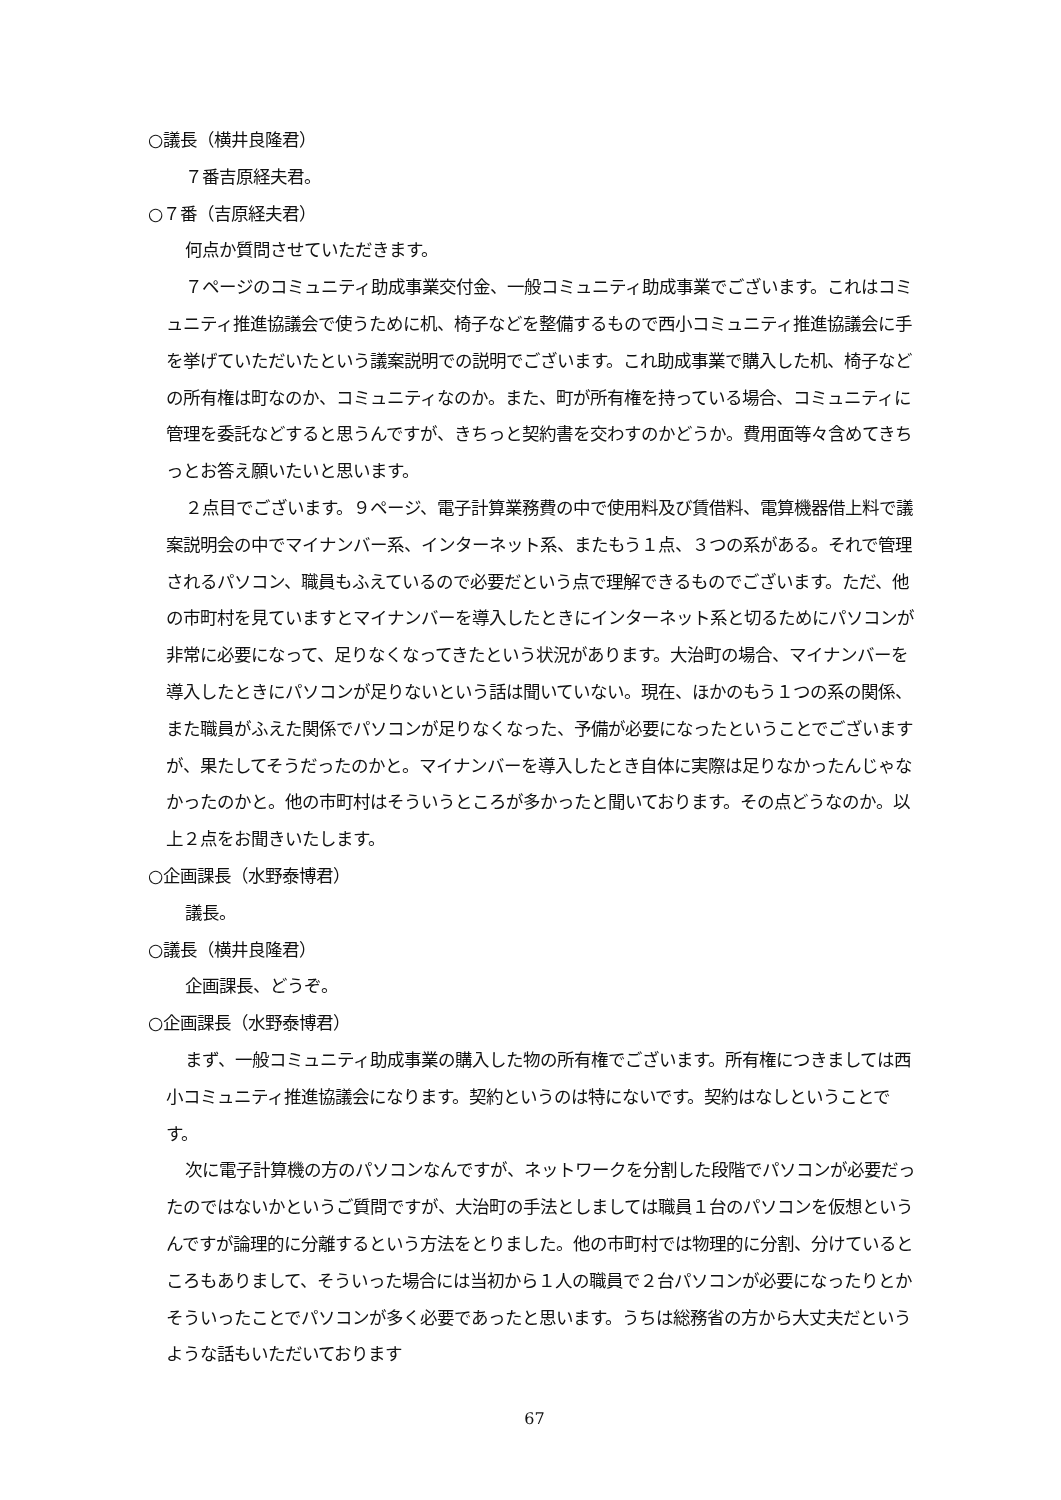○議長（横井良隆君）
７番吉原経夫君。
○７番（吉原経夫君）
何点か質問させていただきます。
７ページのコミュニティ助成事業交付金、一般コミュニティ助成事業でございます。これはコミュニティ推進協議会で使うために机、椅子などを整備するもので西小コミュニティ推進協議会に手を挙げていただいたという議案説明での説明でございます。これ助成事業で購入した机、椅子などの所有権は町なのか、コミュニティなのか。また、町が所有権を持っている場合、コミュニティに管理を委託などすると思うんですが、きちっと契約書を交わすのかどうか。費用面等々含めてきちっとお答え願いたいと思います。
２点目でございます。９ページ、電子計算業務費の中で使用料及び賃借料、電算機器借上料で議案説明会の中でマイナンバー系、インターネット系、またもう１点、３つの系がある。それで管理されるパソコン、職員もふえているので必要だという点で理解できるものでございます。ただ、他の市町村を見ていますとマイナンバーを導入したときにインターネット系と切るためにパソコンが非常に必要になって、足りなくなってきたという状況があります。大治町の場合、マイナンバーを導入したときにパソコンが足りないという話は聞いていない。現在、ほかのもう１つの系の関係、また職員がふえた関係でパソコンが足りなくなった、予備が必要になったということでございますが、果たしてそうだったのかと。マイナンバーを導入したとき自体に実際は足りなかったんじゃなかったのかと。他の市町村はそういうところが多かったと聞いております。その点どうなのか。以上２点をお聞きいたします。
○企画課長（水野泰博君）
議長。
○議長（横井良隆君）
企画課長、どうぞ。
○企画課長（水野泰博君）
まず、一般コミュニティ助成事業の購入した物の所有権でございます。所有権につきましては西小コミュニティ推進協議会になります。契約というのは特にないです。契約はなしということです。
次に電子計算機の方のパソコンなんですが、ネットワークを分割した段階でパソコンが必要だったのではないかというご質問ですが、大治町の手法としましては職員１台のパソコンを仮想というんですが論理的に分離するという方法をとりました。他の市町村では物理的に分割、分けているところもありまして、そういった場合には当初から１人の職員で２台パソコンが必要になったりとかそういったことでパソコンが多く必要であったと思います。うちは総務省の方から大丈夫だというような話もいただいております
67